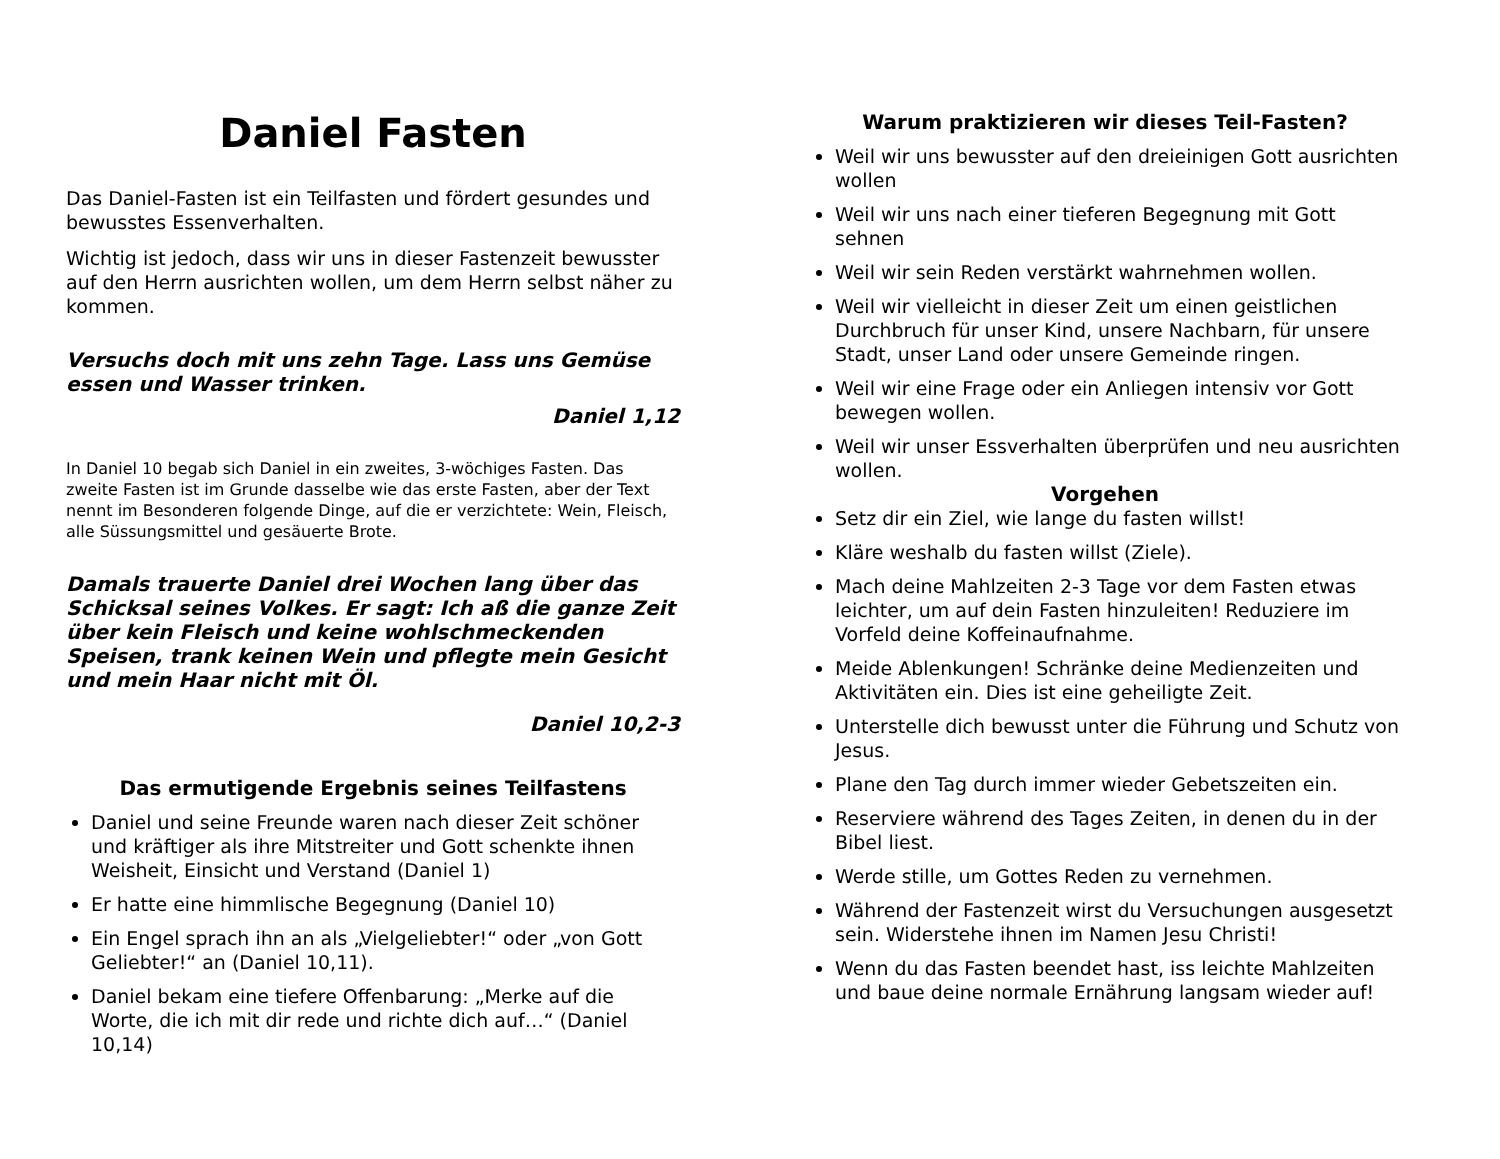Daniel Fasten
Das Daniel-Fasten ist ein Teilfasten und fördert gesundes und bewusstes Essenverhalten.
Wichtig ist jedoch, dass wir uns in dieser Fastenzeit bewusster auf den Herrn ausrichten wollen, um dem Herrn selbst näher zu kommen.
Versuchs doch mit uns zehn Tage. Lass uns Gemüse essen und Wasser trinken.
Daniel 1,12
In Daniel 10 begab sich Daniel in ein zweites, 3-wöchiges Fasten. Das zweite Fasten ist im Grunde dasselbe wie das erste Fasten, aber der Text nennt im Besonderen folgende Dinge, auf die er verzichtete: Wein, Fleisch, alle Süssungsmittel und gesäuerte Brote.
Damals trauerte Daniel drei Wochen lang über das Schicksal seines Volkes. Er sagt: Ich aß die ganze Zeit über kein Fleisch und keine wohlschmeckenden Speisen, trank keinen Wein und pflegte mein Gesicht und mein Haar nicht mit Öl.
Daniel 10,2-3
Das ermutigende Ergebnis seines Teilfastens
Daniel und seine Freunde waren nach dieser Zeit schöner und kräftiger als ihre Mitstreiter und Gott schenkte ihnen Weisheit, Einsicht und Verstand (Daniel 1)
Er hatte eine himmlische Begegnung (Daniel 10)
Ein Engel sprach ihn an als „Vielgeliebter!“ oder „von Gott Geliebter!“ an (Daniel 10,11).
Daniel bekam eine tiefere Offenbarung: „Merke auf die Worte, die ich mit dir rede und richte dich auf…“ (Daniel 10,14)
Warum praktizieren wir dieses Teil-Fasten?
Weil wir uns bewusster auf den dreieinigen Gott ausrichten wollen
Weil wir uns nach einer tieferen Begegnung mit Gott sehnen
Weil wir sein Reden verstärkt wahrnehmen wollen.
Weil wir vielleicht in dieser Zeit um einen geistlichen Durchbruch für unser Kind, unsere Nachbarn, für unsere Stadt, unser Land oder unsere Gemeinde ringen.
Weil wir eine Frage oder ein Anliegen intensiv vor Gott bewegen wollen.
Weil wir unser Essverhalten überprüfen und neu ausrichten wollen.
Vorgehen
Setz dir ein Ziel, wie lange du fasten willst!
Kläre weshalb du fasten willst (Ziele).
Mach deine Mahlzeiten 2-3 Tage vor dem Fasten etwas leichter, um auf dein Fasten hinzuleiten! Reduziere im Vorfeld deine Koffeinaufnahme.
Meide Ablenkungen! Schränke deine Medienzeiten und Aktivitäten ein. Dies ist eine geheiligte Zeit.
Unterstelle dich bewusst unter die Führung und Schutz von Jesus.
Plane den Tag durch immer wieder Gebetszeiten ein.
Reserviere während des Tages Zeiten, in denen du in der Bibel liest.
Werde stille, um Gottes Reden zu vernehmen.
Während der Fastenzeit wirst du Versuchungen ausgesetzt sein. Widerstehe ihnen im Namen Jesu Christi!
Wenn du das Fasten beendet hast, iss leichte Mahlzeiten und baue deine normale Ernährung langsam wieder auf!